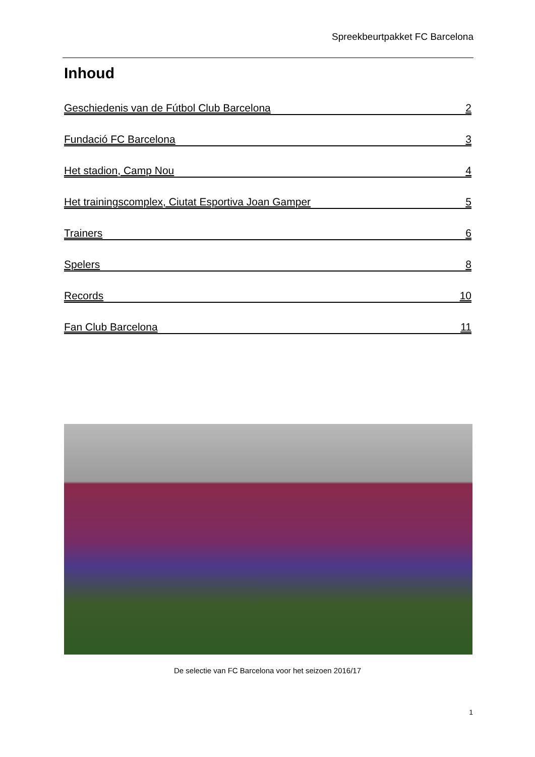Spreekbeurtpakket FC Barcelona
Inhoud
Geschiedenis van de Fútbol Club Barcelona 2
Fundació FC Barcelona 3
Het stadion, Camp Nou 4
Het trainingscomplex, Ciutat Esportiva Joan Gamper 5
Trainers 6
Spelers 8
Records 10
Fan Club Barcelona 11
De selectie van FC Barcelona voor het seizoen 2016/17
1